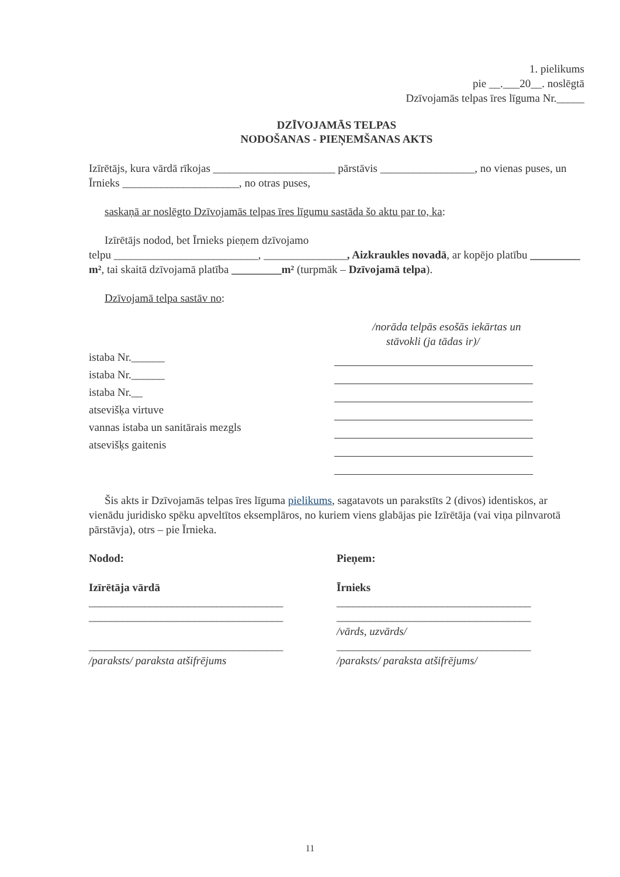1. pielikums
pie __.___20__. noslēgtā
Dzīvojamās telpas īres līguma Nr._____
DZĪVOJAMĀS TELPAS
NODOŠANAS - PIEŅEMŠANAS AKTS
Izīrētājs, kura vārdā rīkojas ______________________ pārstāvis _________________, no vienas puses, un Īrnieks _____________________, no otras puses,
saskaņā ar noslēgto Dzīvojamās telpas īres līgumu sastāda šo aktu par to, ka:
Izīrētājs nodod, bet Īrnieks pieņem dzīvojamo
telpu __________________________, _______________, Aizkraukles novadā, ar kopējo platību _________ m², tai skaitā dzīvojamā platība _________m² (turpmāk – Dzīvojamā telpa).
Dzīvojamā telpa sastāv no:
/norāda telpās esošās iekārtas un
stāvokli (ja tādas ir)/
istaba Nr.______
istaba Nr.______
istaba Nr.__
atsevišķa virtuve
vannas istaba un sanitārais mezgls
atsevišķs gaitenis
Šis akts ir Dzīvojamās telpas īres līguma pielikums, sagatavots un parakstīts 2 (divos) identiskos, ar vienādu juridisko spēku apveltītos eksemplāros, no kuriem viens glabājas pie Izīrētāja (vai viņa pilnvarotā pārstāvja), otrs – pie Īrnieka.
Nodod:
Izīrētāja vārdā
___________________________________
___________________________________
___________________________________
/paraksts/ paraksta atšifrējums
Pieņem:
Īrnieks
___________________________________
___________________________________
/vārds, uzvārds/
___________________________________
/paraksts/ paraksta atšifrējums/
11